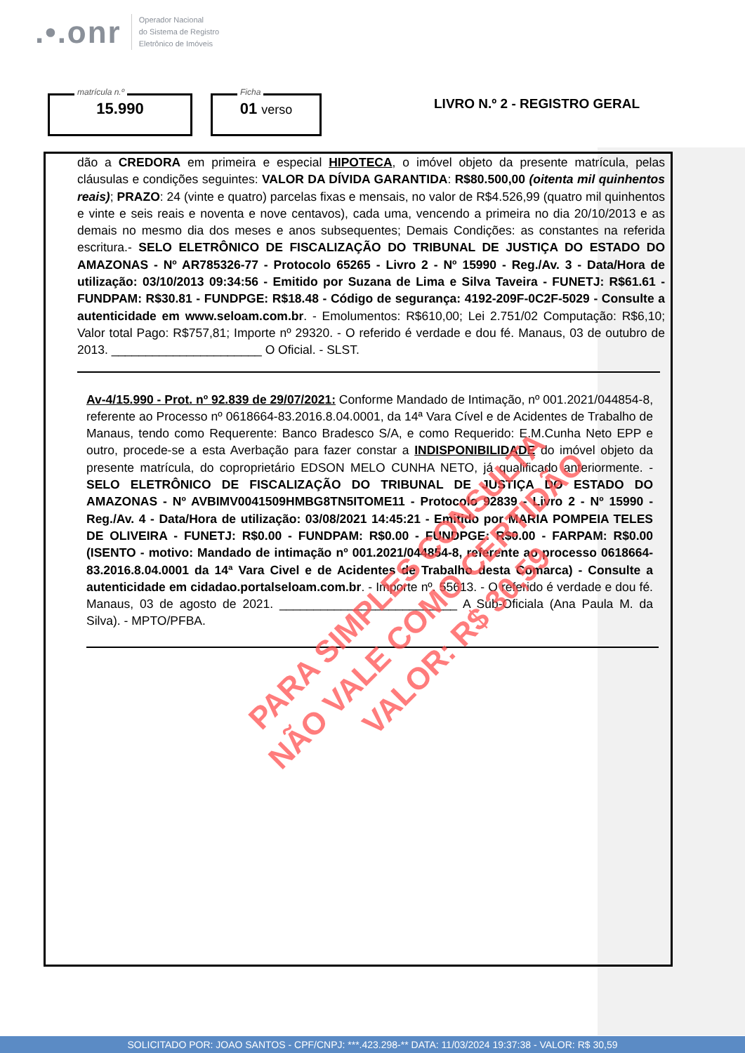.•.onr
Operador Nacional
do Sistema de Registro
Eletrônico de Imóveis
matrícula n.º
15.990
Ficha
01 verso
LIVRO N.º 2 - REGISTRO GERAL
dão a CREDORA em primeira e especial HIPOTECA, o imóvel objeto da presente matrícula, pelas cláusulas e condições seguintes: VALOR DA DÍVIDA GARANTIDA: R$80.500,00 (oitenta mil quinhentos reais); PRAZO: 24 (vinte e quatro) parcelas fixas e mensais, no valor de R$4.526,99 (quatro mil quinhentos e vinte e seis reais e noventa e nove centavos), cada uma, vencendo a primeira no dia 20/10/2013 e as demais no mesmo dia dos meses e anos subsequentes; Demais Condições: as constantes na referida escritura.- SELO ELETRÔNICO DE FISCALIZAÇÃO DO TRIBUNAL DE JUSTIÇA DO ESTADO DO AMAZONAS - Nº AR785326-77 - Protocolo 65265 - Livro 2 - Nº 15990 - Reg./Av. 3 - Data/Hora de utilização: 03/10/2013 09:34:56 - Emitido por Suzana de Lima e Silva Taveira - FUNETJ: R$61.61 - FUNDPAM: R$30.81 - FUNDPGE: R$18.48 - Código de segurança: 4192-209F-0C2F-5029 - Consulte a autenticidade em www.seloam.com.br. - Emolumentos: R$610,00; Lei 2.751/02 Computação: R$6,10; Valor total Pago: R$757,81; Importe nº 29320. - O referido é verdade e dou fé. Manaus, 03 de outubro de 2013. ______________________ O Oficial. - SLST.
Av-4/15.990 - Prot. nº 92.839 de 29/07/2021: Conforme Mandado de Intimação, nº 001.2021/044854-8, referente ao Processo nº 0618664-83.2016.8.04.0001, da 14ª Vara Cível e de Acidentes de Trabalho de Manaus, tendo como Requerente: Banco Bradesco S/A, e como Requerido: E.M.Cunha Neto EPP e outro, procede-se a esta Averbação para fazer constar a INDISPONIBILIDADE do imóvel objeto da presente matrícula, do coproprietário EDSON MELO CUNHA NETO, já qualificado anteriormente. - SELO ELETRÔNICO DE FISCALIZAÇÃO DO TRIBUNAL DE JUSTIÇA DO ESTADO DO AMAZONAS - Nº AVBIMV0041509HMBG8TN5ITOME11 - Protocolo 92839 - Livro 2 - Nº 15990 - Reg./Av. 4 - Data/Hora de utilização: 03/08/2021 14:45:21 - Emitido por MARIA POMPEIA TELES DE OLIVEIRA - FUNETJ: R$0.00 - FUNDPAM: R$0.00 - FUNDPGE: R$0.00 - FARPAM: R$0.00 (ISENTO - motivo: Mandado de intimação nº 001.2021/044854-8, referente ao processo 0618664-83.2016.8.04.0001 da 14ª Vara Civel e de Acidentes de Trabalho desta Comarca) - Consulte a autenticidade em cidadao.portalseloam.com.br. - Importe nº. 55613. - O referido é verdade e dou fé. Manaus, 03 de agosto de 2021. __________________________ A Sub-Oficiala (Ana Paula M. da Silva). - MPTO/PFBA.
PARA SIMPLES CONSULTA
NÃO VALE COMO CERTIDÃO
VALOR: R$ 30,59
SOLICITADO POR: JOAO SANTOS - CPF/CNPJ: ***.423.298-** DATA: 11/03/2024 19:37:38 - VALOR: R$ 30,59